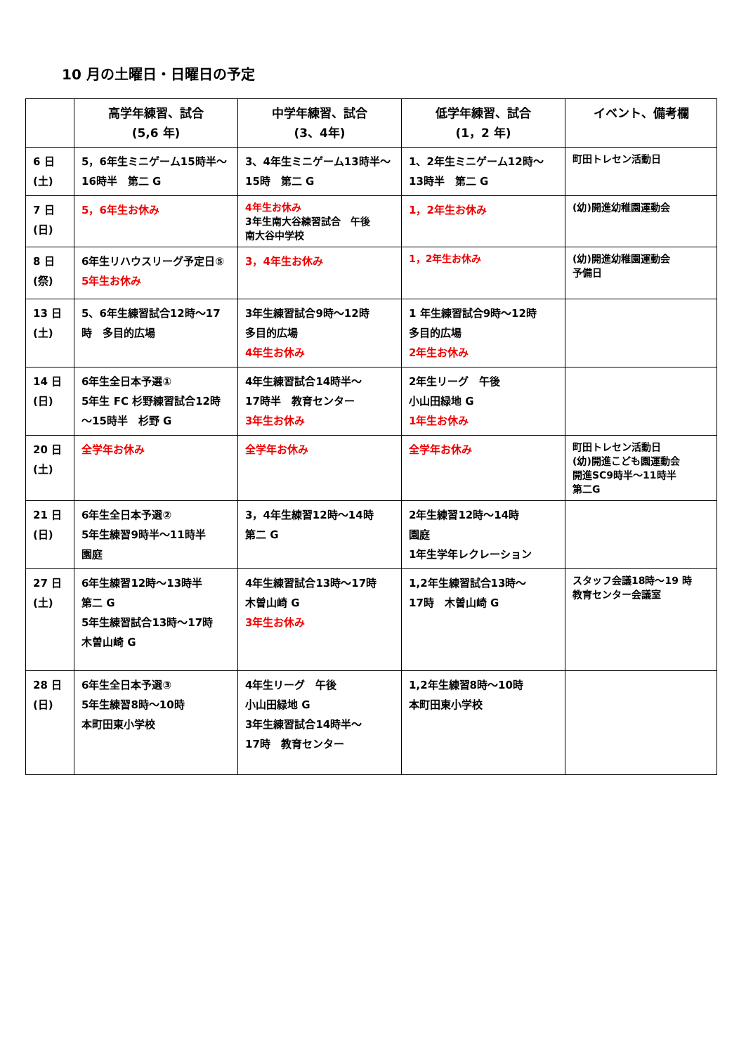10 月の土曜日・日曜日の予定
| | 高学年練習、試合 (5,6 年) | 中学年練習、試合 (3、4年) | 低学年練習、試合 (1，2 年) | イベント、備考欄 |
| --- | --- | --- | --- | --- |
| 6 日 (土) | 5，6年生ミニゲーム15時半～16時半 第二 G | 3、4年生ミニゲーム13時半～15時 第二 G | 1、2年生ミニゲーム12時～13時半 第二 G | 町田トレセン活動日 |
| 7 日 (日) | 5，6年生お休み | 4年生お休み 3年生南大谷練習試合 午後 南大谷中学校 | 1，2年生お休み | (幼)開進幼稚園運動会 |
| 8 日 (祭) | 6年生リハウスリーグ予定日⑤ 5年生お休み | 3，4年生お休み | 1，2年生お休み | (幼)開進幼稚園運動会 予備日 |
| 13 日 (土) | 5、6年生練習試合12時～17時 多目的広場 | 3年生練習試合9時～12時 多目的広場 4年生お休み | 1 年生練習試合9時～12時 多目的広場 2年生お休み | |
| 14 日 (日) | 6年生全日本予選① 5年生 FC 杉野練習試合12時～15時半 杉野 G | 4年生練習試合14時半～ 17時半 教育センター 3年生お休み | 2年生リーグ 午後 小山田緑地 G 1年生お休み | |
| 20 日 (土) | 全学年お休み | 全学年お休み | 全学年お休み | 町田トレセン活動日 (幼)開進こども園運動会 開進SC9時半～11時半 第二G |
| 21 日 (日) | 6年生全日本予選② 5年生練習9時半～11時半 園庭 | 3，4年生練習12時～14時 第二 G | 2年生練習12時～14時 園庭 1年生学年レクレーション | |
| 27 日 (土) | 6年生練習12時～13時半 第二 G 5年生練習試合13時～17時 木曽山崎 G | 4年生練習試合13時～17時 木曽山崎 G 3年生お休み | 1,2年生練習試合13時～ 17時 木曽山崎 G | スタッフ会議18時～19 時 教育センター会議室 |
| 28 日 (日) | 6年生全日本予選③ 5年生練習8時～10時 本町田東小学校 | 4年生リーグ 午後 小山田緑地 G 3年生練習試合14時半～ 17時 教育センター | 1,2年生練習8時～10時 本町田東小学校 | |